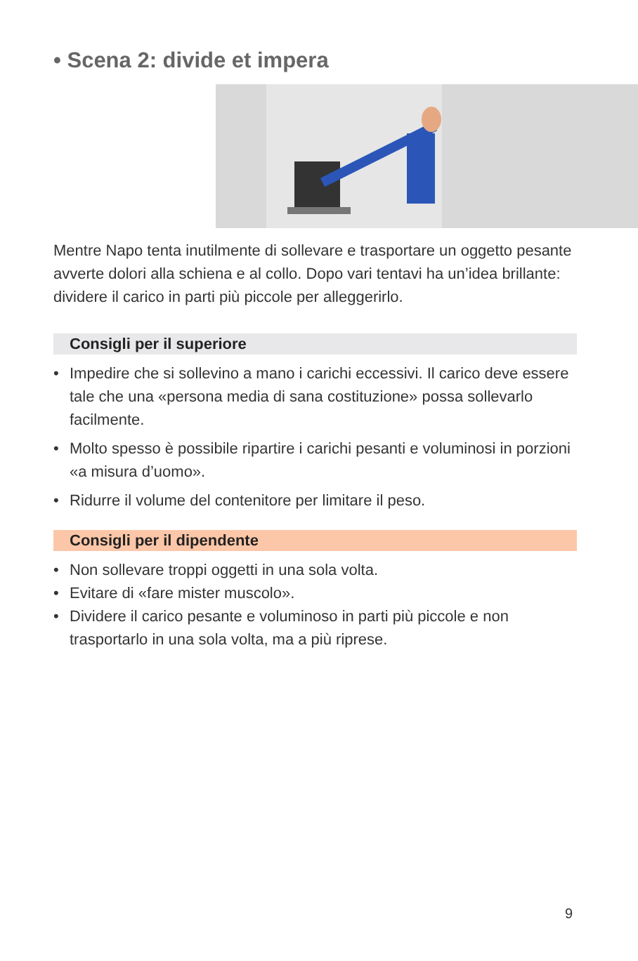• Scena 2: divide et impera
Mentre Napo tenta inutilmente di sollevare e trasportare un oggetto pesante avverte dolori alla schiena e al collo. Dopo vari tentavi ha un’idea brillante: dividere il carico in parti più piccole per alleggerirlo.
Consigli per il superiore
• Impedire che si sollevino a mano i carichi eccessivi. Il carico deve essere tale che una «persona media di sana costituzione» possa sollevarlo facilmente.
• Molto spesso è possibile ripartire i carichi pesanti e voluminosi in porzioni «a misura d’uomo».
• Ridurre il volume del contenitore per limitare il peso.
Consigli per il dipendente
• Non sollevare troppi oggetti in una sola volta.
• Evitare di «fare mister muscolo».
• Dividere il carico pesante e voluminoso in parti più piccole e non trasportarlo in una sola volta, ma a più riprese.
9